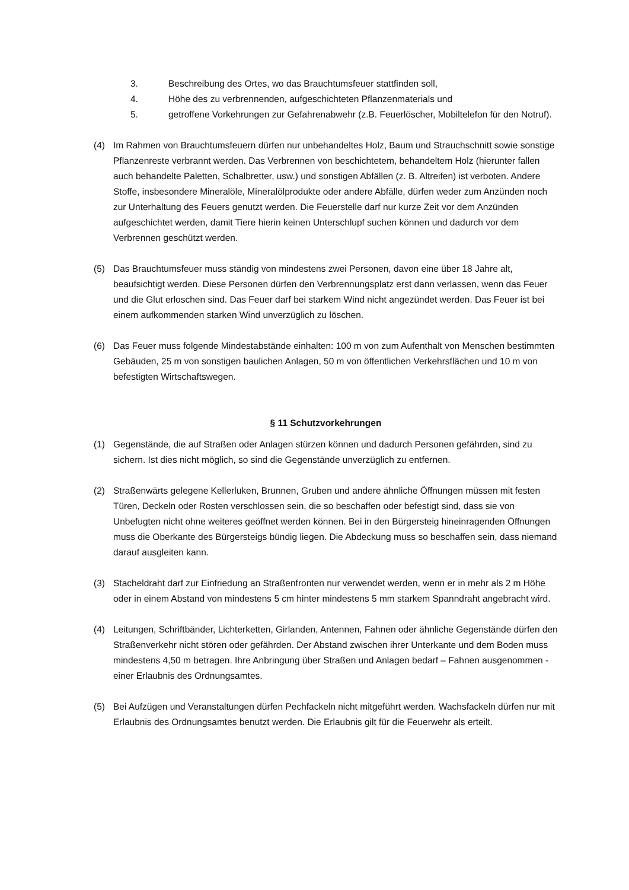3. Beschreibung des Ortes, wo das Brauchtumsfeuer stattfinden soll,
4. Höhe des zu verbrennenden, aufgeschichteten Pflanzenmaterials und
5. getroffene Vorkehrungen zur Gefahrenabwehr (z.B. Feuerlöscher, Mobiltelefon für den Notruf).
(4) Im Rahmen von Brauchtumsfeuern dürfen nur unbehandeltes Holz, Baum und Strauchschnitt sowie sonstige Pflanzenreste verbrannt werden. Das Verbrennen von beschichtetem, behandeltem Holz (hierunter fallen auch behandelte Paletten, Schalbretter, usw.) und sonstigen Abfällen (z. B. Altreifen) ist verboten. Andere Stoffe, insbesondere Mineralöle, Mineralölprodukte oder andere Abfälle, dürfen weder zum Anzünden noch zur Unterhaltung des Feuers genutzt werden. Die Feuerstelle darf nur kurze Zeit vor dem Anzünden aufgeschichtet werden, damit Tiere hierin keinen Unterschlupf suchen können und dadurch vor dem Verbrennen geschützt werden.
(5) Das Brauchtumsfeuer muss ständig von mindestens zwei Personen, davon eine über 18 Jahre alt, beaufsichtigt werden. Diese Personen dürfen den Verbrennungsplatz erst dann verlassen, wenn das Feuer und die Glut erloschen sind. Das Feuer darf bei starkem Wind nicht angezündet werden. Das Feuer ist bei einem aufkommenden starken Wind unverzüglich zu löschen.
(6) Das Feuer muss folgende Mindestabstände einhalten: 100 m von zum Aufenthalt von Menschen bestimmten Gebäuden, 25 m von sonstigen baulichen Anlagen, 50 m von öffentlichen Verkehrsflächen und 10 m von befestigten Wirtschaftswegen.
§ 11 Schutzvorkehrungen
(1) Gegenstände, die auf Straßen oder Anlagen stürzen können und dadurch Personen gefährden, sind zu sichern. Ist dies nicht möglich, so sind die Gegenstände unverzüglich zu entfernen.
(2) Straßenwärts gelegene Kellerluken, Brunnen, Gruben und andere ähnliche Öffnungen müssen mit festen Türen, Deckeln oder Rosten verschlossen sein, die so beschaffen oder befestigt sind, dass sie von Unbefugten nicht ohne weiteres geöffnet werden können. Bei in den Bürgersteig hineinragenden Öffnungen muss die Oberkante des Bürgersteigs bündig liegen. Die Abdeckung muss so beschaffen sein, dass niemand darauf ausgleiten kann.
(3) Stacheldraht darf zur Einfriedung an Straßenfronten nur verwendet werden, wenn er in mehr als 2 m Höhe oder in einem Abstand von mindestens 5 cm hinter mindestens 5 mm starkem Spanndraht angebracht wird.
(4) Leitungen, Schriftbänder, Lichterketten, Girlanden, Antennen, Fahnen oder ähnliche Gegenstände dürfen den Straßenverkehr nicht stören oder gefährden. Der Abstand zwischen ihrer Unterkante und dem Boden muss mindestens 4,50 m betragen. Ihre Anbringung über Straßen und Anlagen bedarf – Fahnen ausgenommen - einer Erlaubnis des Ordnungsamtes.
(5) Bei Aufzügen und Veranstaltungen dürfen Pechfackeln nicht mitgeführt werden. Wachsfackeln dürfen nur mit Erlaubnis des Ordnungsamtes benutzt werden. Die Erlaubnis gilt für die Feuerwehr als erteilt.